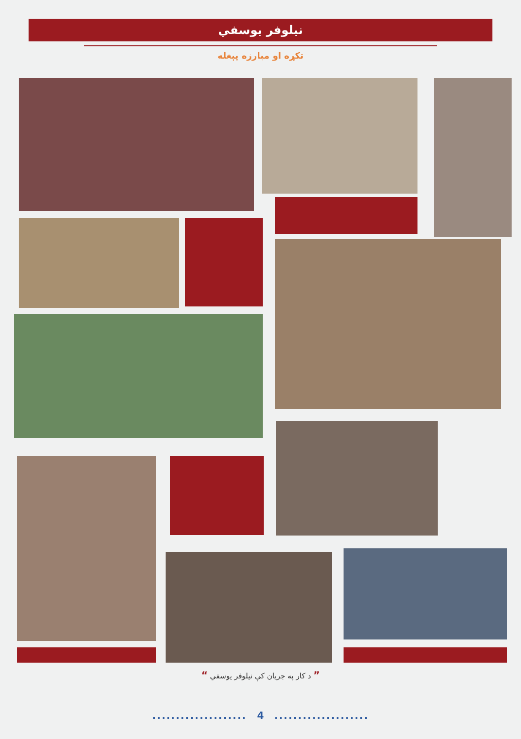نیلوفر یوسفي
تکړه او مبارزه پېغله
” د کار په جریان کې نیلوفر یوسفي “
.................... 4 ....................